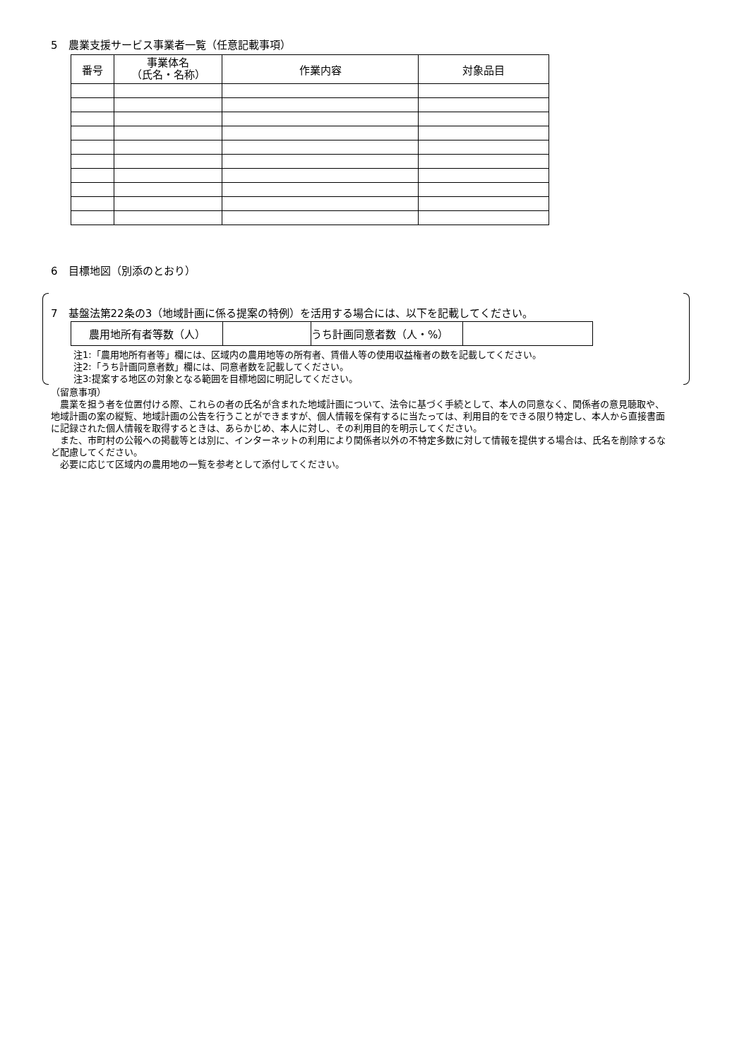5　農業支援サービス事業者一覧（任意記載事項）
| 番号 | 事業体名 （氏名・名称） | 作業内容 | 対象品目 |
| --- | --- | --- | --- |
6　目標地図（別添のとおり）
7　基盤法第22条の3（地域計画に係る提案の特例）を活用する場合には、以下を記載してください。
| 農用地所有者等数（人） | | うち計画同意者数（人・%） | |
注1:「農用地所有者等」欄には、区域内の農用地等の所有者、賃借人等の使用収益権者の数を記載してください。
注2:「うち計画同意者数」欄には、同意者数を記載してください。
注3:提案する地区の対象となる範囲を目標地図に明記してください。
（留意事項）
　農業を担う者を位置付ける際、これらの者の氏名が含まれた地域計画について、法令に基づく手続として、本人の同意なく、関係者の意見聴取や、地域計画の案の縦覧、地域計画の公告を行うことができますが、個人情報を保有するに当たっては、利用目的をできる限り特定し、本人から直接書面に記録された個人情報を取得するときは、あらかじめ、本人に対し、その利用目的を明示してください。
　また、市町村の公報への掲載等とは別に、インターネットの利用により関係者以外の不特定多数に対して情報を提供する場合は、氏名を削除するなど配慮してください。
　必要に応じて区域内の農用地の一覧を参考として添付してください。